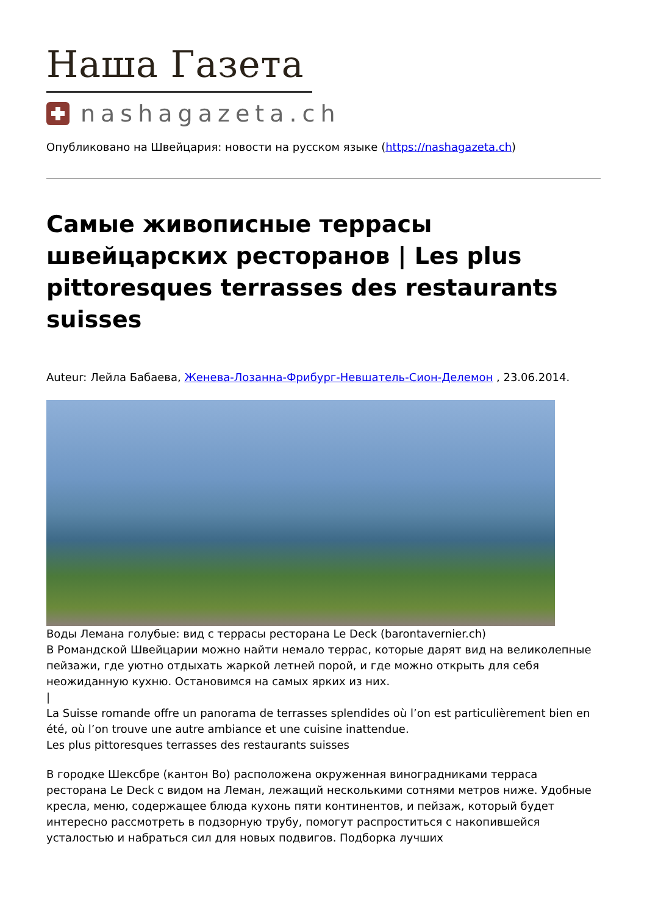Наша Газета
nashagazeta.ch
Опубликовано на Швейцария: новости на русском языке (https://nashagazeta.ch)
Самые живописные террасы швейцарских ресторанов | Les plus pittoresques terrasses des restaurants suisses
Auteur: Лейла Бабаева, Женева-Лозанна-Фрибург-Невшатель-Сион-Делемон , 23.06.2014.
Воды Лемана голубые: вид с террасы ресторана Le Deck (barontavernier.ch)
В Романдской Швейцарии можно найти немало террас, которые дарят вид на великолепные пейзажи, где уютно отдыхать жаркой летней порой, и где можно открыть для себя неожиданную кухню. Остановимся на самых ярких из них.
|
La Suisse romande offre un panorama de terrasses splendides où l’on est particulièrement bien en été, où l’on trouve une autre ambiance et une cuisine inattendue.
Les plus pittoresques terrasses des restaurants suisses
В городке Шексбре (кантон Во) расположена окруженная виноградниками терраса ресторана Le Deck с видом на Леман, лежащий несколькими сотнями метров ниже. Удобные кресла, меню, содержащее блюда кухонь пяти континентов, и пейзаж, который будет интересно рассмотреть в подзорную трубу, помогут распроститься с накопившейся усталостью и набраться сил для новых подвигов. Подборка лучших